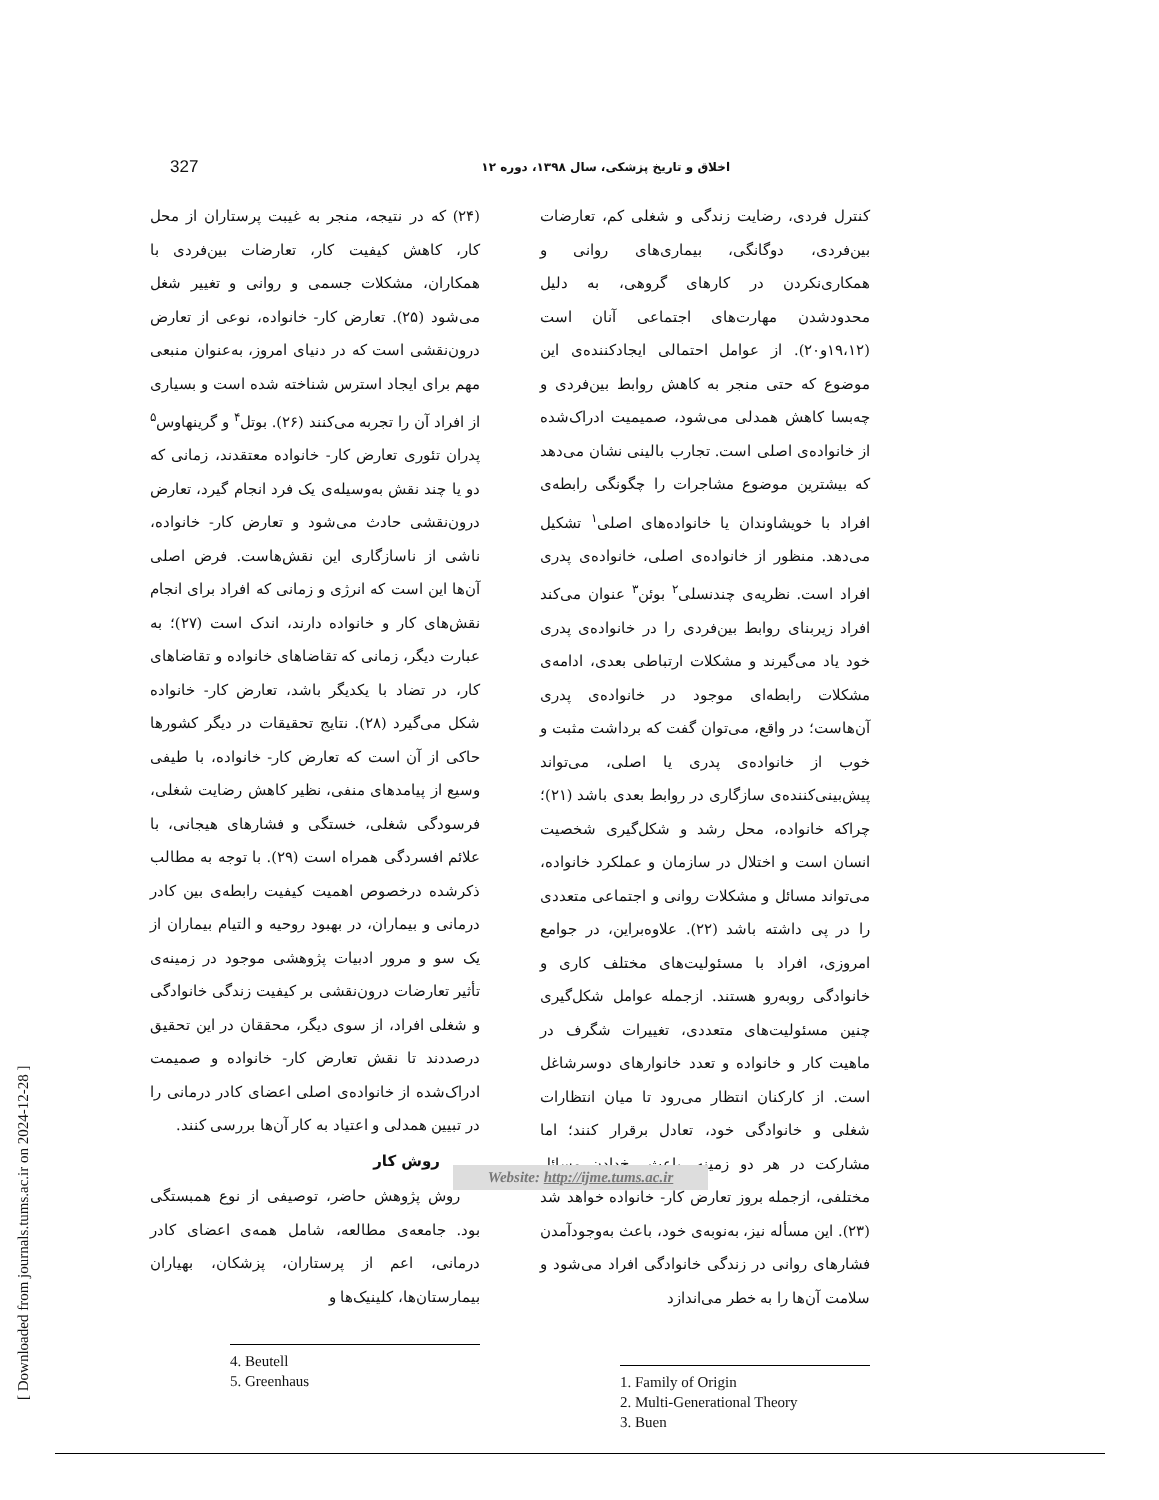327 اخلاق و تاریخ پزشکی، سال ۱۳۹۸، دوره ۱۲
کنترل فردی، رضایت زندگی و شغلی کم، تعارضات بین‌فردی، دوگانگی، بیماری‌های روانی و همکاری‌نکردن در کارهای گروهی، به دلیل محدودشدن مهارت‌های اجتماعی آنان است (۱۹،۱۲و۲۰). از عوامل احتمالی ایجادکننده‌ی این موضوع که حتی منجر به کاهش روابط بین‌فردی و چه‌بسا کاهش همدلی می‌شود، صمیمیت ادراک‌شده از خانواده‌ی اصلی است. تجارب بالینی نشان می‌دهد که بیشترین موضوع مشاجرات را چگونگی رابطه‌ی افراد با خویشاوندان یا خانواده‌های اصلی<sup>۱</sup> تشکیل می‌دهد. منظور از خانواده‌ی اصلی، خانواده‌ی پدری افراد است. نظریه‌ی چندنسلی<sup>۲</sup> بوئن<sup>۳</sup> عنوان می‌کند افراد زیربنای روابط بین‌فردی را در خانواده‌ی پدری خود یاد می‌گیرند و مشکلات ارتباطی بعدی، ادامه‌ی مشکلات رابطه‌ای موجود در خانواده‌ی پدری آن‌هاست؛ در واقع، می‌توان گفت که برداشت مثبت و خوب از خانواده‌ی پدری یا اصلی، می‌تواند پیش‌بینی‌کننده‌ی سازگاری در روابط بعدی باشد (۲۱)؛ چراکه خانواده، محل رشد و شکل‌گیری شخصیت انسان است و اختلال در سازمان و عملکرد خانواده، می‌تواند مسائل و مشکلات روانی و اجتماعی متعددی را در پی داشته باشد (۲۲). علاوه‌براین، در جوامع امروزی، افراد با مسئولیت‌های مختلف کاری و خانوادگی روبه‌رو هستند. ازجمله عوامل شکل‌گیری چنین مسئولیت‌های متعددی، تغییرات شگرف در ماهیت کار و خانواده و تعدد خانوارهای دوسرشاغل است. از کارکنان انتظار می‌رود تا میان انتظارات شغلی و خانوادگی خود، تعادل برقرار کنند؛ اما مشارکت در هر دو زمینه، باعث رخ‌دادن مسائل مختلفی، ازجمله بروز تعارض کار- خانواده خواهد شد (۲۳). این مسأله نیز، به‌نوبه‌ی خود، باعث به‌وجودآمدن فشارهای روانی در زندگی خانوادگی افراد می‌شود و سلامت آن‌ها را به خطر می‌اندازد
1. Family of Origin
2. Multi-Generational Theory
3. Buen
(۲۴) که در نتیجه، منجر به غیبت پرستاران از محل کار، کاهش کیفیت کار، تعارضات بین‌فردی با همکاران، مشکلات جسمی و روانی و تغییر شغل می‌شود (۲۵). تعارض کار- خانواده، نوعی از تعارض درون‌نقشی است که در دنیای امروز، به‌عنوان منبعی مهم برای ایجاد استرس شناخته شده است و بسیاری از افراد آن را تجربه می‌کنند (۲۶). بوتل<sup>۴</sup> و گرینهاوس<sup>۵</sup> پدران تئوری تعارض کار- خانواده معتقدند، زمانی که دو یا چند نقش به‌وسیله‌ی یک فرد انجام گیرد، تعارض درون‌نقشی حادث می‌شود و تعارض کار- خانواده، ناشی از ناسازگاری این نقش‌هاست. فرض اصلی آن‌ها این است که انرژی و زمانی که افراد برای انجام نقش‌های کار و خانواده دارند، اندک است (۲۷)؛ به عبارت دیگر، زمانی که تقاضاهای خانواده و تقاضاهای کار، در تضاد با یکدیگر باشد، تعارض کار- خانواده شکل می‌گیرد (۲۸). نتایج تحقیقات در دیگر کشورها حاکی از آن است که تعارض کار- خانواده، با طیفی وسیع از پیامدهای منفی، نظیر کاهش رضایت شغلی، فرسودگی شغلی، خستگی و فشارهای هیجانی، با علائم افسردگی همراه است (۲۹). با توجه به مطالب ذکرشده درخصوص اهمیت کیفیت رابطه‌ی بین کادر درمانی و بیماران، در بهبود روحیه و التیام بیماران از یک سو و مرور ادبیات پژوهشی موجود در زمینه‌ی تأثیر تعارضات درون‌نقشی بر کیفیت زندگی خانوادگی و شغلی افراد، از سوی دیگر، محققان در این تحقیق درصددند تا نقش تعارض کار- خانواده و صمیمت ادراک‌شده از خانواده‌ی اصلی اعضای کادر درمانی را در تبیین همدلی و اعتیاد به کار آن‌ها بررسی کنند.
روش کار
روش پژوهش حاضر، توصیفی از نوع همبستگی بود. جامعه‌ی مطالعه، شامل همه‌ی اعضای کادر درمانی، اعم از پرستاران، پزشکان، بهیاران بیمارستان‌ها، کلینیک‌ها و
4. Beutell
5. Greenhaus
Website: http://ijme.tums.ac.ir
[ Downloaded from journals.tums.ac.ir on 2024-12-28 ]